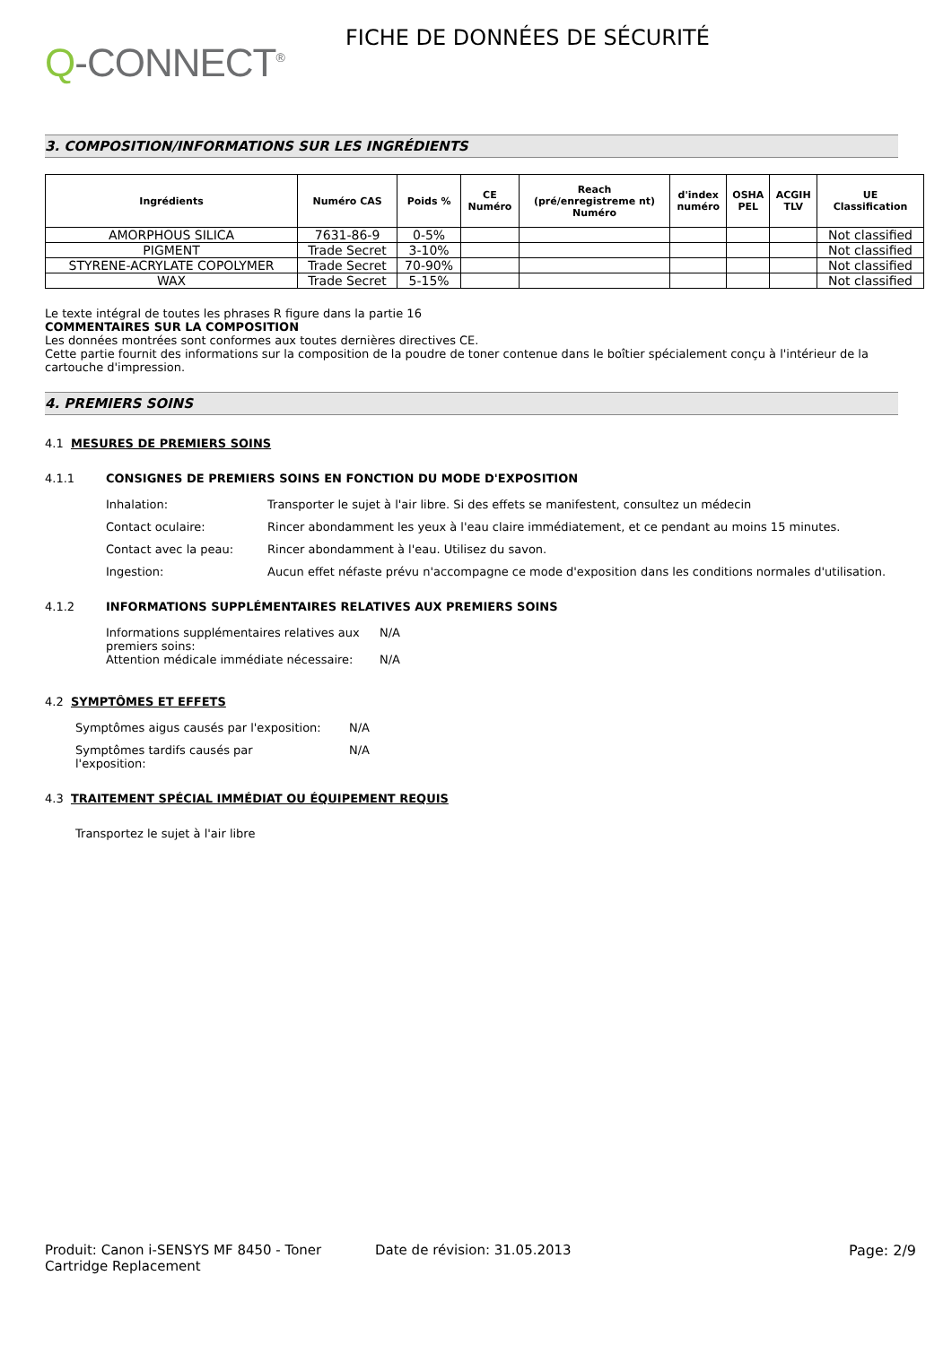Q-CONNECT<sup>®</sup>
FICHE DE DONNÉES DE SÉCURITÉ
3. COMPOSITION/INFORMATIONS SUR LES INGRÉDIENTS
| Ingrédients | Numéro CAS | Poids % | CE Numéro | Reach (pré/enregistreme nt) Numéro | d'index numéro | OSHA PEL | ACGIH TLV | UE Classification |
| --- | --- | --- | --- | --- | --- | --- | --- | --- |
| AMORPHOUS SILICA | 7631-86-9 | 0-5% | | | | | | Not classified |
| PIGMENT | Trade Secret | 3-10% | | | | | | Not classified |
| STYRENE-ACRYLATE COPOLYMER | Trade Secret | 70-90% | | | | | | Not classified |
| WAX | Trade Secret | 5-15% | | | | | | Not classified |
Le texte intégral de toutes les phrases R figure dans la partie 16
COMMENTAIRES SUR LA COMPOSITION
Les données montrées sont conformes aux toutes dernières directives CE.
Cette partie fournit des informations sur la composition de la poudre de toner contenue dans le boîtier spécialement conçu à l'intérieur de la cartouche d'impression.
4. PREMIERS SOINS
4.1 MESURES DE PREMIERS SOINS
4.1.1 CONSIGNES DE PREMIERS SOINS EN FONCTION DU MODE D'EXPOSITION
Inhalation: Transporter le sujet à l'air libre. Si des effets se manifestent, consultez un médecin
Contact oculaire: Rincer abondamment les yeux à l'eau claire immédiatement, et ce pendant au moins 15 minutes.
Contact avec la peau: Rincer abondamment à l'eau. Utilisez du savon.
Ingestion: Aucun effet néfaste prévu n'accompagne ce mode d'exposition dans les conditions normales d'utilisation.
4.1.2 INFORMATIONS SUPPLÉMENTAIRES RELATIVES AUX PREMIERS SOINS
Informations supplémentaires relatives aux premiers soins:
N/A
Attention médicale immédiate nécessaire:
N/A
4.2 SYMPTÔMES ET EFFETS
Symptômes aigus causés par l'exposition:
N/A
Symptômes tardifs causés par l'exposition:
N/A
4.3 TRAITEMENT SPÉCIAL IMMÉDIAT OU ÉQUIPEMENT REQUIS
Transportez le sujet à l'air libre
Produit: Canon i-SENSYS MF 8450 - Toner Cartridge Replacement
Date de révision: 31.05.2013 Page: 2/9